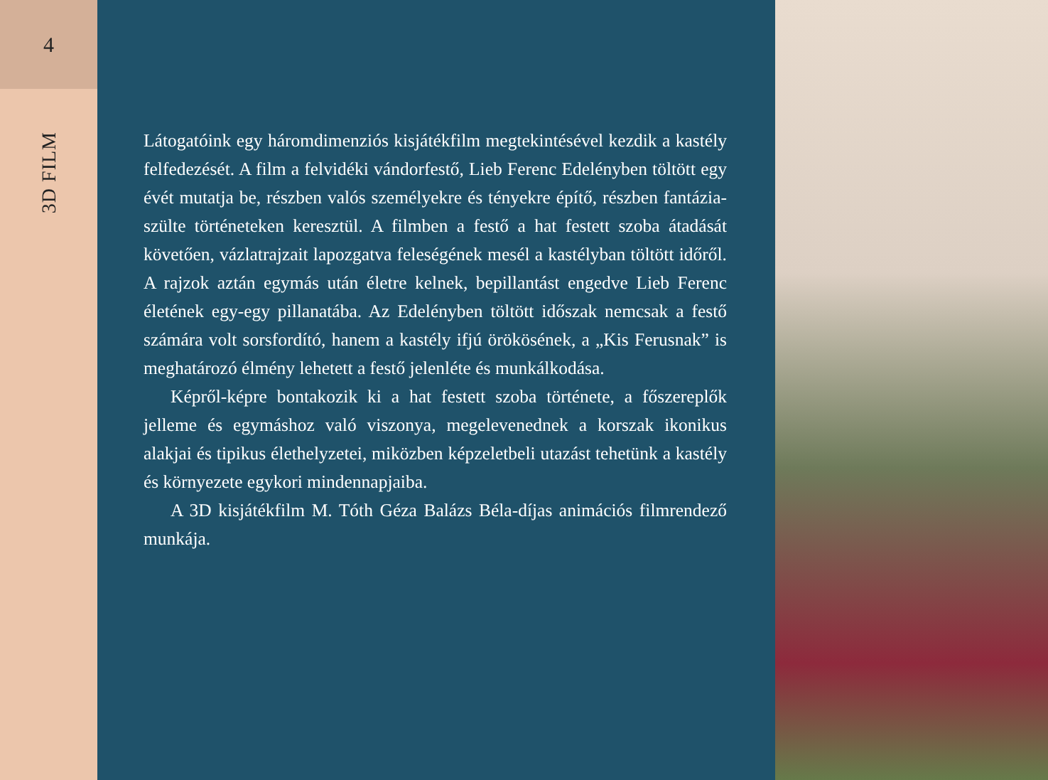4
3D FILM
Látogatóink egy háromdimenziós kisjátékfilm megtekintésével kezdik a kastély felfedezését. A film a felvidéki vándorfestő, Lieb Ferenc Edelényben töltött egy évét mutatja be, részben valós személyekre és tényekre építő, részben fantázia-szülte történeteken keresztül. A filmben a festő a hat festett szoba átadását követően, vázlatrajzait lapozgatva feleségének mesél a kastélyban töltött időről. A rajzok aztán egymás után életre kelnek, bepillantást engedve Lieb Ferenc életének egy-egy pillanatába. Az Edelényben töltött időszak nemcsak a festő számára volt sorsfordító, hanem a kastély ifjú örökösének, a „Kis Ferusnak” is meghatározó élmény lehetett a festő jelenléte és munkálkodása.
Képről-képre bontakozik ki a hat festett szoba története, a főszereplők jelleme és egymáshoz való viszonya, megelevenednek a korszak ikonikus alakjai és tipikus élethelyzetei, miközben képzeletbeli utazást tehetünk a kastély és környezete egykori mindennapjaiba.
A 3D kisjátékfilm M. Tóth Géza Balázs Béla-díjas animációs filmrendező munkája.